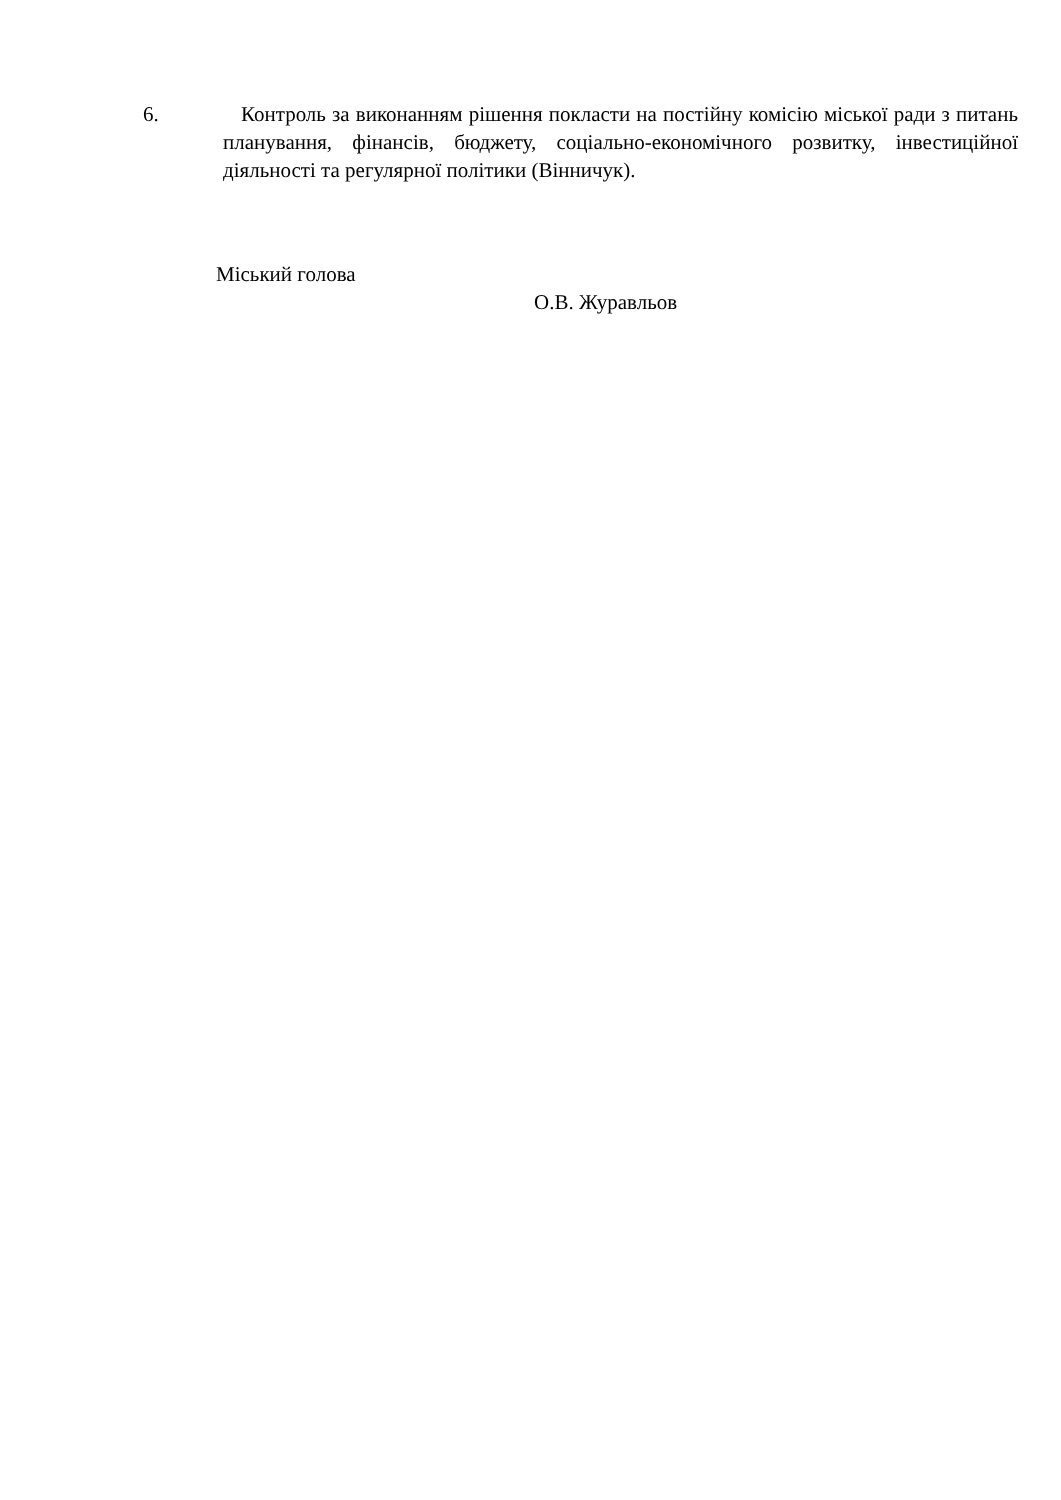6. Контроль за виконанням рішення покласти на постійну комісію міської ради з питань планування, фінансів, бюджету, соціально-економічного розвитку, інвестиційної діяльності та регулярної політики (Вінничук).
Міський голова
О.В. Журавльов